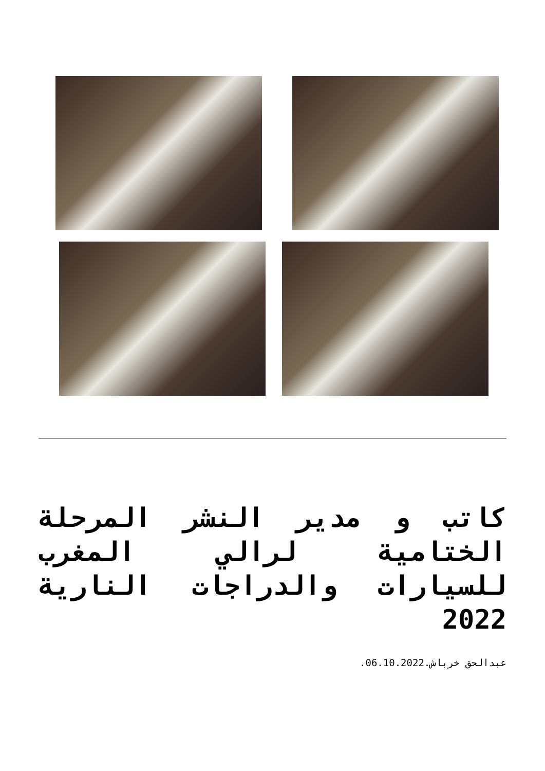كاتب و مدير النشر المرحلة الختامية لرالي المغرب للسيارات والدراجات النارية 2022
عبدالحق خرباش.06.10.2022.